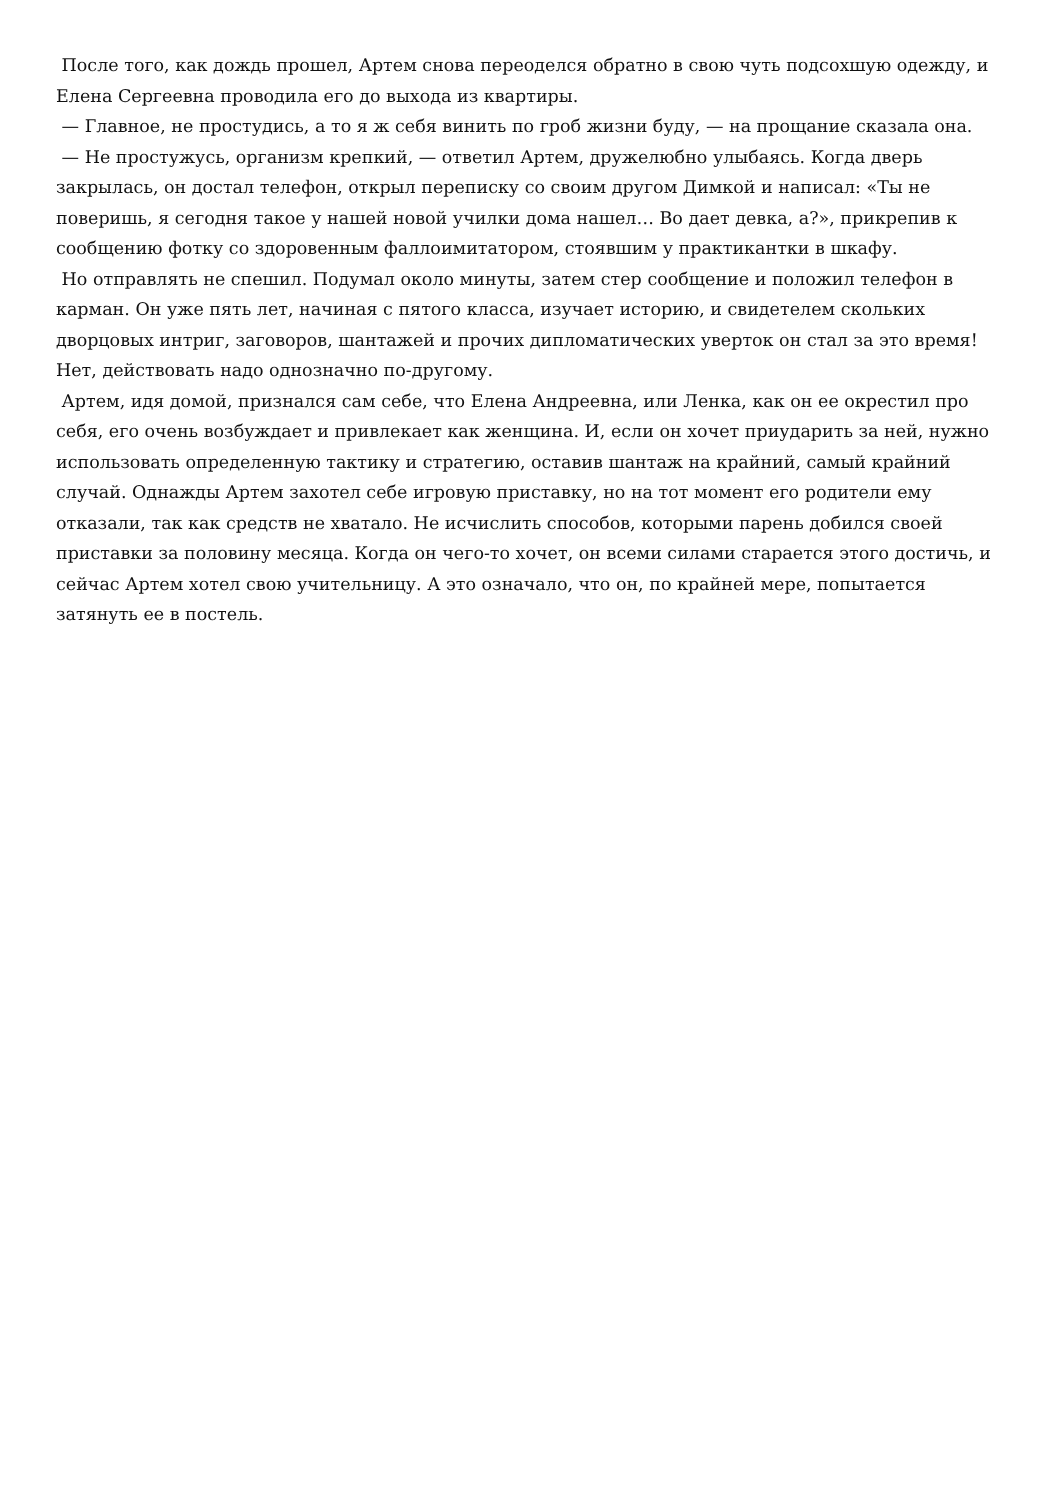После того, как дождь прошел, Артем снова переоделся обратно в свою чуть подсохшую одежду, и Елена Сергеевна проводила его до выхода из квартиры.
— Главное, не простудись, а то я ж себя винить по гроб жизни буду, — на прощание сказала она.
— Не простужусь, организм крепкий, — ответил Артем, дружелюбно улыбаясь. Когда дверь закрылась, он достал телефон, открыл переписку со своим другом Димкой и написал: «Ты не поверишь, я сегодня такое у нашей новой училки дома нашел… Во дает девка, а?», прикрепив к сообщению фотку со здоровенным фаллоимитатором, стоявшим у практикантки в шкафу.
Но отправлять не спешил. Подумал около минуты, затем стер сообщение и положил телефон в карман. Он уже пять лет, начиная с пятого класса, изучает историю, и свидетелем скольких дворцовых интриг, заговоров, шантажей и прочих дипломатических уверток он стал за это время! Нет, действовать надо однозначно по-другому.
Артем, идя домой, признался сам себе, что Елена Андреевна, или Ленка, как он ее окрестил про себя, его очень возбуждает и привлекает как женщина. И, если он хочет приударить за ней, нужно использовать определенную тактику и стратегию, оставив шантаж на крайний, самый крайний случай. Однажды Артем захотел себе игровую приставку, но на тот момент его родители ему отказали, так как средств не хватало. Не исчислить способов, которыми парень добился своей приставки за половину месяца. Когда он чего-то хочет, он всеми силами старается этого достичь, и сейчас Артем хотел свою учительницу. А это означало, что он, по крайней мере, попытается затянуть ее в постель.